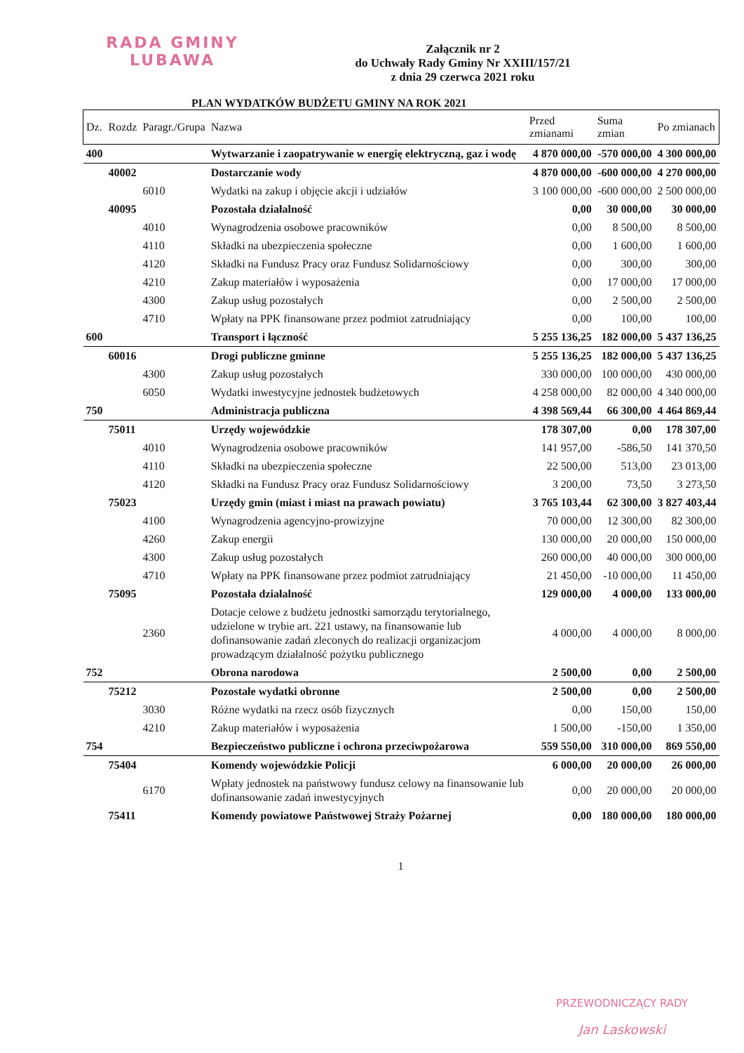RADA GMINY
LUBAWA
Załącznik nr 2
do Uchwały Rady Gminy Nr XXIII/157/21
z dnia 29 czerwca 2021 roku
PLAN WYDATKÓW BUDŻETU GMINY NA ROK 2021
| Dz. | Rozdz | Paragr./Grupa | Nazwa | Przed zmianami | Suma zmian | Po zmianach |
| --- | --- | --- | --- | --- | --- | --- |
| 400 | | | Wytwarzanie i zaopatrywanie w energię elektryczną, gaz i wodę | 4 870 000,00 | -570 000,00 | 4 300 000,00 |
| | 40002 | | Dostarczanie wody | 4 870 000,00 | -600 000,00 | 4 270 000,00 |
| | | 6010 | Wydatki na zakup i objęcie akcji i udziałów | 3 100 000,00 | -600 000,00 | 2 500 000,00 |
| | 40095 | | Pozostała działalność | 0,00 | 30 000,00 | 30 000,00 |
| | | 4010 | Wynagrodzenia osobowe pracowników | 0,00 | 8 500,00 | 8 500,00 |
| | | 4110 | Składki na ubezpieczenia społeczne | 0,00 | 1 600,00 | 1 600,00 |
| | | 4120 | Składki na Fundusz Pracy oraz Fundusz Solidarnościowy | 0,00 | 300,00 | 300,00 |
| | | 4210 | Zakup materiałów i wyposażenia | 0,00 | 17 000,00 | 17 000,00 |
| | | 4300 | Zakup usług pozostałych | 0,00 | 2 500,00 | 2 500,00 |
| | | 4710 | Wpłaty na PPK finansowane przez podmiot zatrudniający | 0,00 | 100,00 | 100,00 |
| 600 | | | Transport i łączność | 5 255 136,25 | 182 000,00 | 5 437 136,25 |
| | 60016 | | Drogi publiczne gminne | 5 255 136,25 | 182 000,00 | 5 437 136,25 |
| | | 4300 | Zakup usług pozostałych | 330 000,00 | 100 000,00 | 430 000,00 |
| | | 6050 | Wydatki inwestycyjne jednostek budżetowych | 4 258 000,00 | 82 000,00 | 4 340 000,00 |
| 750 | | | Administracja publiczna | 4 398 569,44 | 66 300,00 | 4 464 869,44 |
| | 75011 | | Urzędy wojewódzkie | 178 307,00 | 0,00 | 178 307,00 |
| | | 4010 | Wynagrodzenia osobowe pracowników | 141 957,00 | -586,50 | 141 370,50 |
| | | 4110 | Składki na ubezpieczenia społeczne | 22 500,00 | 513,00 | 23 013,00 |
| | | 4120 | Składki na Fundusz Pracy oraz Fundusz Solidarnościowy | 3 200,00 | 73,50 | 3 273,50 |
| | 75023 | | Urzędy gmin (miast i miast na prawach powiatu) | 3 765 103,44 | 62 300,00 | 3 827 403,44 |
| | | 4100 | Wynagrodzenia agencyjno-prowizyjne | 70 000,00 | 12 300,00 | 82 300,00 |
| | | 4260 | Zakup energii | 130 000,00 | 20 000,00 | 150 000,00 |
| | | 4300 | Zakup usług pozostałych | 260 000,00 | 40 000,00 | 300 000,00 |
| | | 4710 | Wpłaty na PPK finansowane przez podmiot zatrudniający | 21 450,00 | -10 000,00 | 11 450,00 |
| | 75095 | | Pozostała działalność | 129 000,00 | 4 000,00 | 133 000,00 |
| | | 2360 | Dotacje celowe z budżetu jednostki samorządu terytorialnego, udzielone w trybie art. 221 ustawy, na finansowanie lub dofinansowanie zadań zleconych do realizacji organizacjom prowadzącym działalność pożytku publicznego | 4 000,00 | 4 000,00 | 8 000,00 |
| 752 | | | Obrona narodowa | 2 500,00 | 0,00 | 2 500,00 |
| | 75212 | | Pozostałe wydatki obronne | 2 500,00 | 0,00 | 2 500,00 |
| | | 3030 | Różne wydatki na rzecz osób fizycznych | 0,00 | 150,00 | 150,00 |
| | | 4210 | Zakup materiałów i wyposażenia | 1 500,00 | -150,00 | 1 350,00 |
| 754 | | | Bezpieczeństwo publiczne i ochrona przeciwpożarowa | 559 550,00 | 310 000,00 | 869 550,00 |
| | 75404 | | Komendy wojewódzkie Policji | 6 000,00 | 20 000,00 | 26 000,00 |
| | | 6170 | Wpłaty jednostek na państwowy fundusz celowy na finansowanie lub dofinansowanie zadań inwestycyjnych | 0,00 | 20 000,00 | 20 000,00 |
| | 75411 | | Komendy powiatowe Państwowej Straży Pożarnej | 0,00 | 180 000,00 | 180 000,00 |
1
PRZEWODNICZĄCY RADY
Jan Laskowski